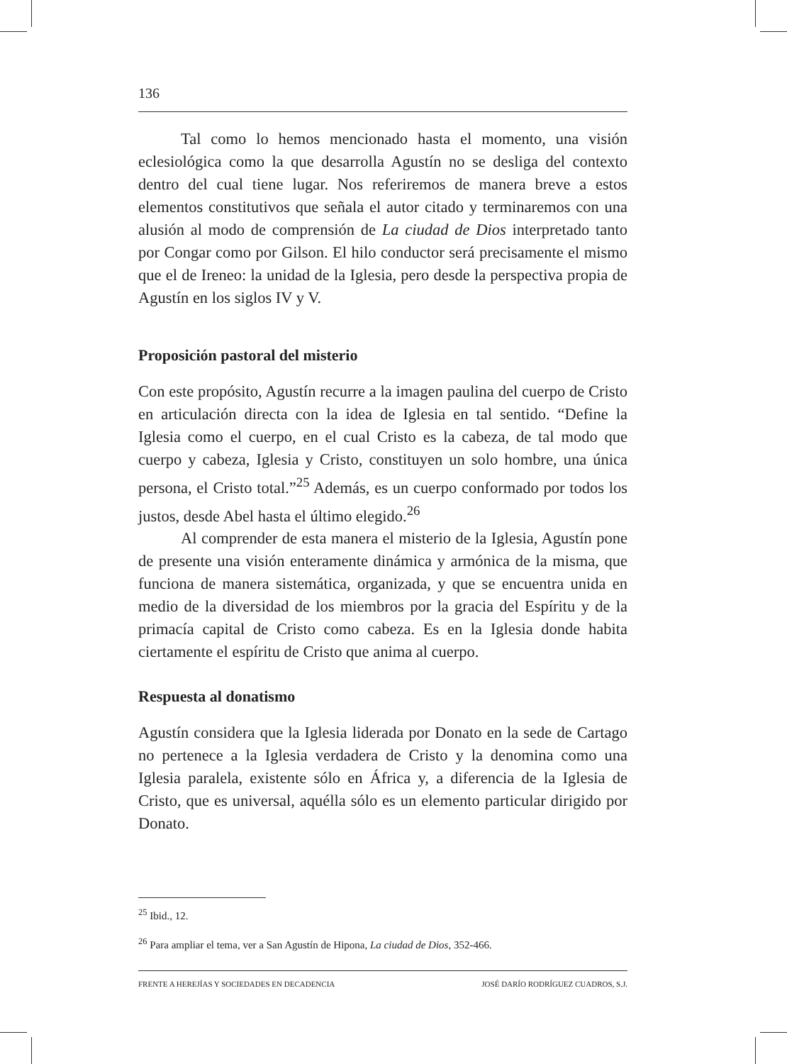136
Tal como lo hemos mencionado hasta el momento, una visión eclesiológica como la que desarrolla Agustín no se desliga del contexto dentro del cual tiene lugar. Nos referiremos de manera breve a estos elementos constitutivos que señala el autor citado y terminaremos con una alusión al modo de comprensión de La ciudad de Dios interpretado tanto por Congar como por Gilson. El hilo conductor será precisamente el mismo que el de Ireneo: la unidad de la Iglesia, pero desde la perspectiva propia de Agustín en los siglos IV y V.
Proposición pastoral del misterio
Con este propósito, Agustín recurre a la imagen paulina del cuerpo de Cristo en articulación directa con la idea de Iglesia en tal sentido. “Define la Iglesia como el cuerpo, en el cual Cristo es la cabeza, de tal modo que cuerpo y cabeza, Iglesia y Cristo, constituyen un solo hombre, una única persona, el Cristo total.”<sup>25</sup> Además, es un cuerpo conformado por todos los justos, desde Abel hasta el último elegido.<sup>26</sup>
Al comprender de esta manera el misterio de la Iglesia, Agustín pone de presente una visión enteramente dinámica y armónica de la misma, que funciona de manera sistemática, organizada, y que se encuentra unida en medio de la diversidad de los miembros por la gracia del Espíritu y de la primacía capital de Cristo como cabeza. Es en la Iglesia donde habita ciertamente el espíritu de Cristo que anima al cuerpo.
Respuesta al donatismo
Agustín considera que la Iglesia liderada por Donato en la sede de Cartago no pertenece a la Iglesia verdadera de Cristo y la denomina como una Iglesia paralela, existente sólo en África y, a diferencia de la Iglesia de Cristo, que es universal, aquélla sólo es un elemento particular dirigido por Donato.
<sup>25</sup> Ibid., 12.
<sup>26</sup> Para ampliar el tema, ver a San Agustín de Hipona, La ciudad de Dios, 352-466.
FRENTE A HEREJÍAS Y SOCIEDADES EN DECADENCIA JOSÉ DARÍO RODRÍGUEZ CUADROS, S.J.